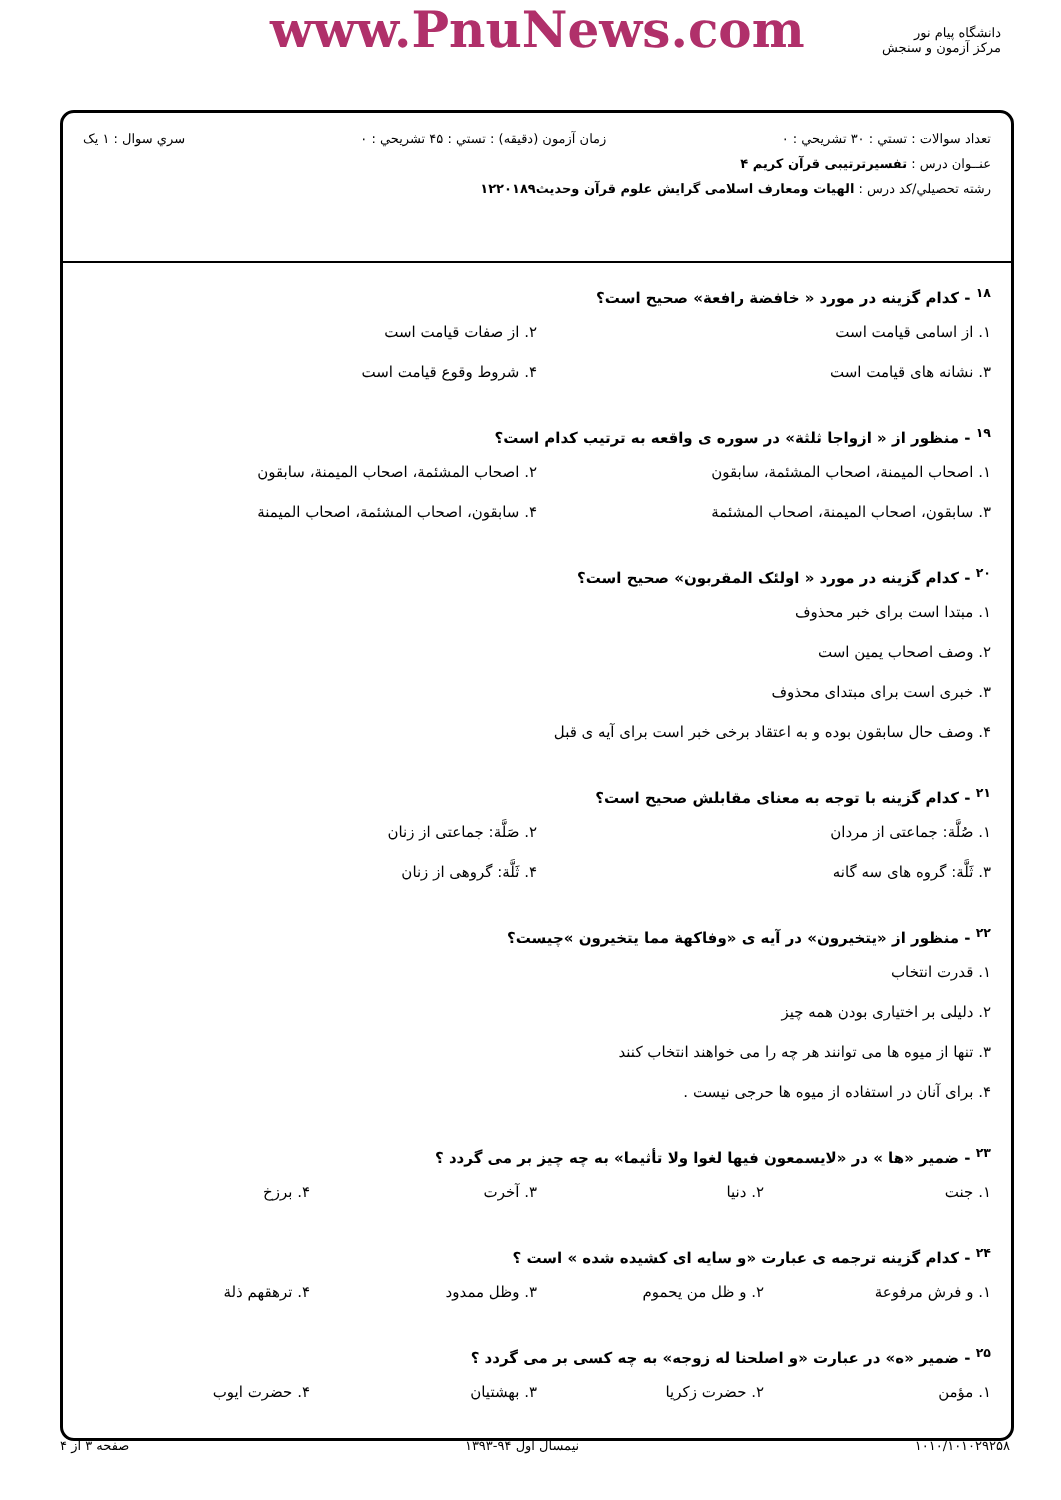www.PnuNews.com
دانشگاه پیام نور
مرکز آزمون و سنجش
تعداد سوالات : تستي : ۳۰ تشريحي : ۰ زمان آزمون (دقيقه) : تستي : ۴۵ تشريحي : ۰ سري سوال : ۱ یک
عنــوان درس : تفسیرترتیبی قرآن کریم ۴
رشته تحصيلي/کد درس : الهیات ومعارف اسلامی گرایش علوم قرآن وحدیث۱۲۲۰۱۸۹
<sup>۱۸</sup> - کدام گزینه در مورد « خافضة رافعة» صحیح است؟
۱. از اسامی قیامت است
۲. از صفات قیامت است
۳. نشانه های قیامت است
۴. شروط وقوع قیامت است
<sup>۱۹</sup> - منظور از « ازواجا ثلثة» در سوره ی واقعه به ترتیب کدام است؟
۱. اصحاب المیمنة، اصحاب المشئمة، سابقون
۲. اصحاب المشئمة، اصحاب المیمنة، سابقون
۳. سابقون، اصحاب المیمنة، اصحاب المشئمة
۴. سابقون، اصحاب المشئمة، اصحاب المیمنة
<sup>۲۰</sup> - کدام گزینه در مورد « اولئک المقربون» صحیح است؟
۱. مبتدا است برای خبر محذوف
۲. وصف اصحاب یمین است
۳. خبری است برای مبتدای محذوف
۴. وصف حال سابقون بوده و به اعتقاد برخی خبر است برای آیه ی قبل
<sup>۲۱</sup> - کدام گزینه با توجه به معنای مقابلش صحیح است؟
۱. صُلَّة: جماعتی از مردان
۲. صَلَّة: جماعتی از زنان
۳. ثَلَّة: گروه های سه گانه
۴. ثَلَّة: گروهی از زنان
<sup>۲۲</sup> - منظور از «یتخیرون» در آیه ی «وفاکهة مما یتخیرون »چیست؟
۱. قدرت انتخاب
۲. دلیلی بر اختیاری بودن همه چیز
۳. تنها از میوه ها می توانند هر چه را می خواهند انتخاب کنند
۴. برای آنان در استفاده از میوه ها حرجی نیست .
<sup>۲۳</sup> - ضمیر «ها » در «لایسمعون فیها لغوا ولا تأثیما» به چه چیز بر می گردد ؟
۱. جنت
۲. دنیا
۳. آخرت
۴. برزخ
<sup>۲۴</sup> - کدام گزینه ترجمه ی عبارت «و سایه ای کشیده شده » است ؟
۱. و فرش مرفوعة
۲. و ظل من یحموم
۳. وظل ممدود
۴. ترهقهم ذلة
<sup>۲۵</sup> - ضمیر «ه» در عبارت «و اصلحنا له زوجه» به چه کسی بر می گردد ؟
۱. مؤمن
۲. حضرت زکریا
۳. بهشتیان
۴. حضرت ایوب
۱۰۱۰/۱۰۱۰۲۹۲۵۸ نیمسال اول ۹۴-۱۳۹۳ صفحه ۳ از ۴